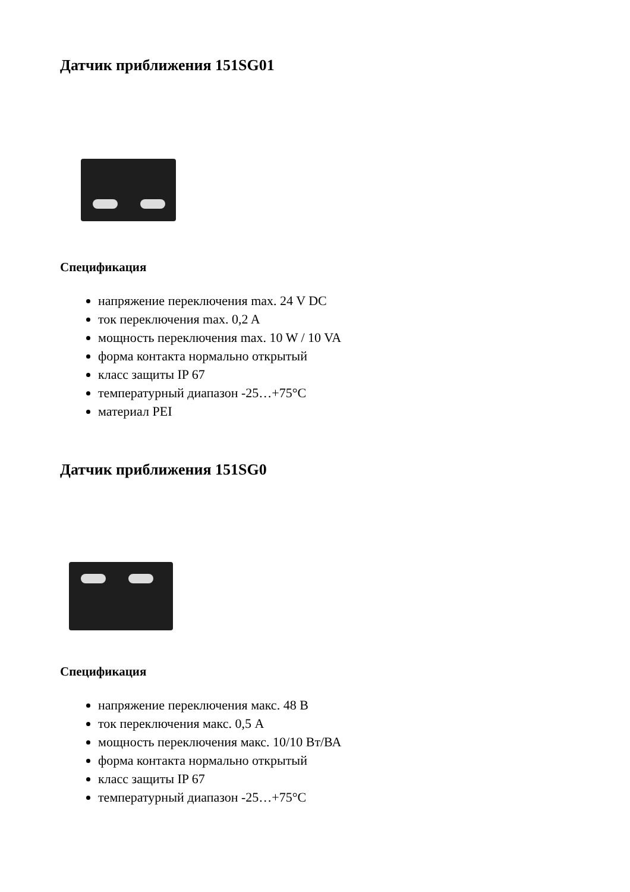Датчик приближения 151SG01
Спецификация
напряжение переключения max. 24 V DC
ток переключения max. 0,2 A
мощность переключения max. 10 W / 10 VA
форма контакта нормально открытый
класс защиты IP 67
температурный диапазон -25…+75°C
материал PEI
Датчик приближения 151SG0
Спецификация
напряжение переключения макс. 48 В
ток переключения макс. 0,5 А
мощность переключения макс. 10/10 Вт/ВА
форма контакта нормально открытый
класс защиты IP 67
температурный диапазон -25…+75°C